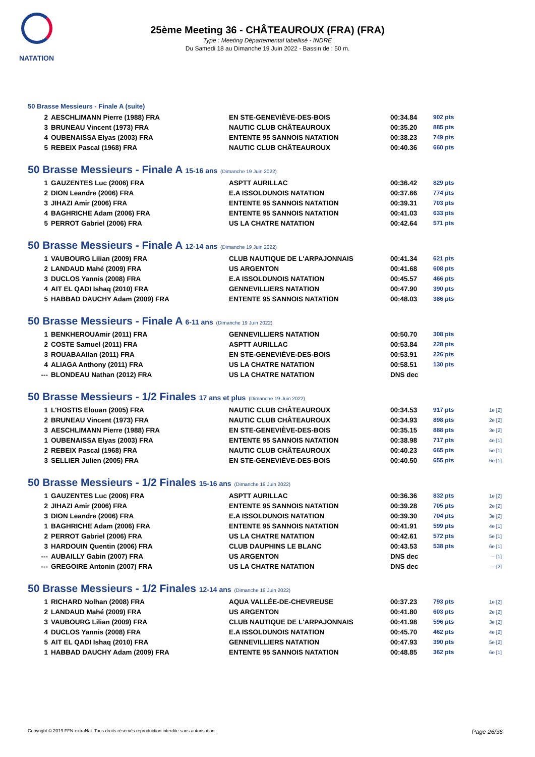NATATION
25ème Meeting 36 - CHÂTEAUROUX (FRA) (FRA)
Type : Meeting Départemental labellisé - INDRE
Du Samedi 18 au Dimanche 19 Juin 2022 - Bassin de : 50 m.
50 Brasse Messieurs - Finale A (suite)
| 2 | AESCHLIMANN Pierre (1988) FRA | EN STE-GENEVIÈVE-DES-BOIS | 00:34.84 | 902 pts | |
| 3 | BRUNEAU Vincent (1973) FRA | NAUTIC CLUB CHÂTEAUROUX | 00:35.20 | 885 pts | |
| 4 | OUBENAISSA Elyas (2003) FRA | ENTENTE 95 SANNOIS NATATION | 00:38.23 | 749 pts | |
| 5 | REBEIX Pascal (1968) FRA | NAUTIC CLUB CHÂTEAUROUX | 00:40.36 | 660 pts | |
50 Brasse Messieurs - Finale A 15-16 ans (Dimanche 19 Juin 2022)
| 1 | GAUZENTES Luc (2006) FRA | ASPTT AURILLAC | 00:36.42 | 829 pts | |
| 2 | DION Leandre (2006) FRA | E.A ISSOLDUNOIS NATATION | 00:37.66 | 774 pts | |
| 3 | JIHAZI Amir (2006) FRA | ENTENTE 95 SANNOIS NATATION | 00:39.31 | 703 pts | |
| 4 | BAGHRICHE Adam (2006) FRA | ENTENTE 95 SANNOIS NATATION | 00:41.03 | 633 pts | |
| 5 | PERROT Gabriel (2006) FRA | US LA CHATRE NATATION | 00:42.64 | 571 pts | |
50 Brasse Messieurs - Finale A 12-14 ans (Dimanche 19 Juin 2022)
| 1 | VAUBOURG Lilian (2009) FRA | CLUB NAUTIQUE DE L'ARPAJONNAIS | 00:41.34 | 621 pts | |
| 2 | LANDAUD Mahé (2009) FRA | US ARGENTON | 00:41.68 | 608 pts | |
| 3 | DUCLOS Yannis (2008) FRA | E.A ISSOLDUNOIS NATATION | 00:45.57 | 466 pts | |
| 4 | AIT EL QADI Ishaq (2010) FRA | GENNEVILLIERS NATATION | 00:47.90 | 390 pts | |
| 5 | HABBAD DAUCHY Adam (2009) FRA | ENTENTE 95 SANNOIS NATATION | 00:48.03 | 386 pts | |
50 Brasse Messieurs - Finale A 6-11 ans (Dimanche 19 Juin 2022)
| 1 | BENKHEROUAmir (2011) FRA | GENNEVILLIERS NATATION | 00:50.70 | 308 pts | |
| 2 | COSTE Samuel (2011) FRA | ASPTT AURILLAC | 00:53.84 | 228 pts | |
| 3 | ROUABAAllan (2011) FRA | EN STE-GENEVIÈVE-DES-BOIS | 00:53.91 | 226 pts | |
| 4 | ALIAGA Anthony (2011) FRA | US LA CHATRE NATATION | 00:58.51 | 130 pts | |
| --- | BLONDEAU Nathan (2012) FRA | US LA CHATRE NATATION | DNS dec | | |
50 Brasse Messieurs - 1/2 Finales 17 ans et plus (Dimanche 19 Juin 2022)
| 1 | L'HOSTIS Elouan (2005) FRA | NAUTIC CLUB CHÂTEAUROUX | 00:34.53 | 917 pts | 1e [2] |
| 2 | BRUNEAU Vincent (1973) FRA | NAUTIC CLUB CHÂTEAUROUX | 00:34.93 | 898 pts | 2e [2] |
| 3 | AESCHLIMANN Pierre (1988) FRA | EN STE-GENEVIÈVE-DES-BOIS | 00:35.15 | 888 pts | 3e [2] |
| 1 | OUBENAISSA Elyas (2003) FRA | ENTENTE 95 SANNOIS NATATION | 00:38.98 | 717 pts | 4e [1] |
| 2 | REBEIX Pascal (1968) FRA | NAUTIC CLUB CHÂTEAUROUX | 00:40.23 | 665 pts | 5e [1] |
| 3 | SELLIER Julien (2005) FRA | EN STE-GENEVIÈVE-DES-BOIS | 00:40.50 | 655 pts | 6e [1] |
50 Brasse Messieurs - 1/2 Finales 15-16 ans (Dimanche 19 Juin 2022)
| 1 | GAUZENTES Luc (2006) FRA | ASPTT AURILLAC | 00:36.36 | 832 pts | 1e [2] |
| 2 | JIHAZI Amir (2006) FRA | ENTENTE 95 SANNOIS NATATION | 00:39.28 | 705 pts | 2e [2] |
| 3 | DION Leandre (2006) FRA | E.A ISSOLDUNOIS NATATION | 00:39.30 | 704 pts | 3e [2] |
| 1 | BAGHRICHE Adam (2006) FRA | ENTENTE 95 SANNOIS NATATION | 00:41.91 | 599 pts | 4e [1] |
| 2 | PERROT Gabriel (2006) FRA | US LA CHATRE NATATION | 00:42.61 | 572 pts | 5e [1] |
| 3 | HARDOUIN Quentin (2006) FRA | CLUB DAUPHINS LE BLANC | 00:43.53 | 538 pts | 6e [1] |
| --- | AUBAILLY Gabin (2007) FRA | US ARGENTON | DNS dec | | -- [1] |
| --- | GREGOIRE Antonin (2007) FRA | US LA CHATRE NATATION | DNS dec | | -- [2] |
50 Brasse Messieurs - 1/2 Finales 12-14 ans (Dimanche 19 Juin 2022)
| 1 | RICHARD Nolhan (2008) FRA | AQUA VALLÉE-DE-CHEVREUSE | 00:37.23 | 793 pts | 1e [2] |
| 2 | LANDAUD Mahé (2009) FRA | US ARGENTON | 00:41.80 | 603 pts | 2e [2] |
| 3 | VAUBOURG Lilian (2009) FRA | CLUB NAUTIQUE DE L'ARPAJONNAIS | 00:41.98 | 596 pts | 3e [2] |
| 4 | DUCLOS Yannis (2008) FRA | E.A ISSOLDUNOIS NATATION | 00:45.70 | 462 pts | 4e [2] |
| 5 | AIT EL QADI Ishaq (2010) FRA | GENNEVILLIERS NATATION | 00:47.93 | 390 pts | 5e [2] |
| 1 | HABBAD DAUCHY Adam (2009) FRA | ENTENTE 95 SANNOIS NATATION | 00:48.85 | 362 pts | 6e [1] |
Copyright © 2019 FFN-extraNat. Tous droits réservés reproduction interdite sans autorisation. Page 26/36